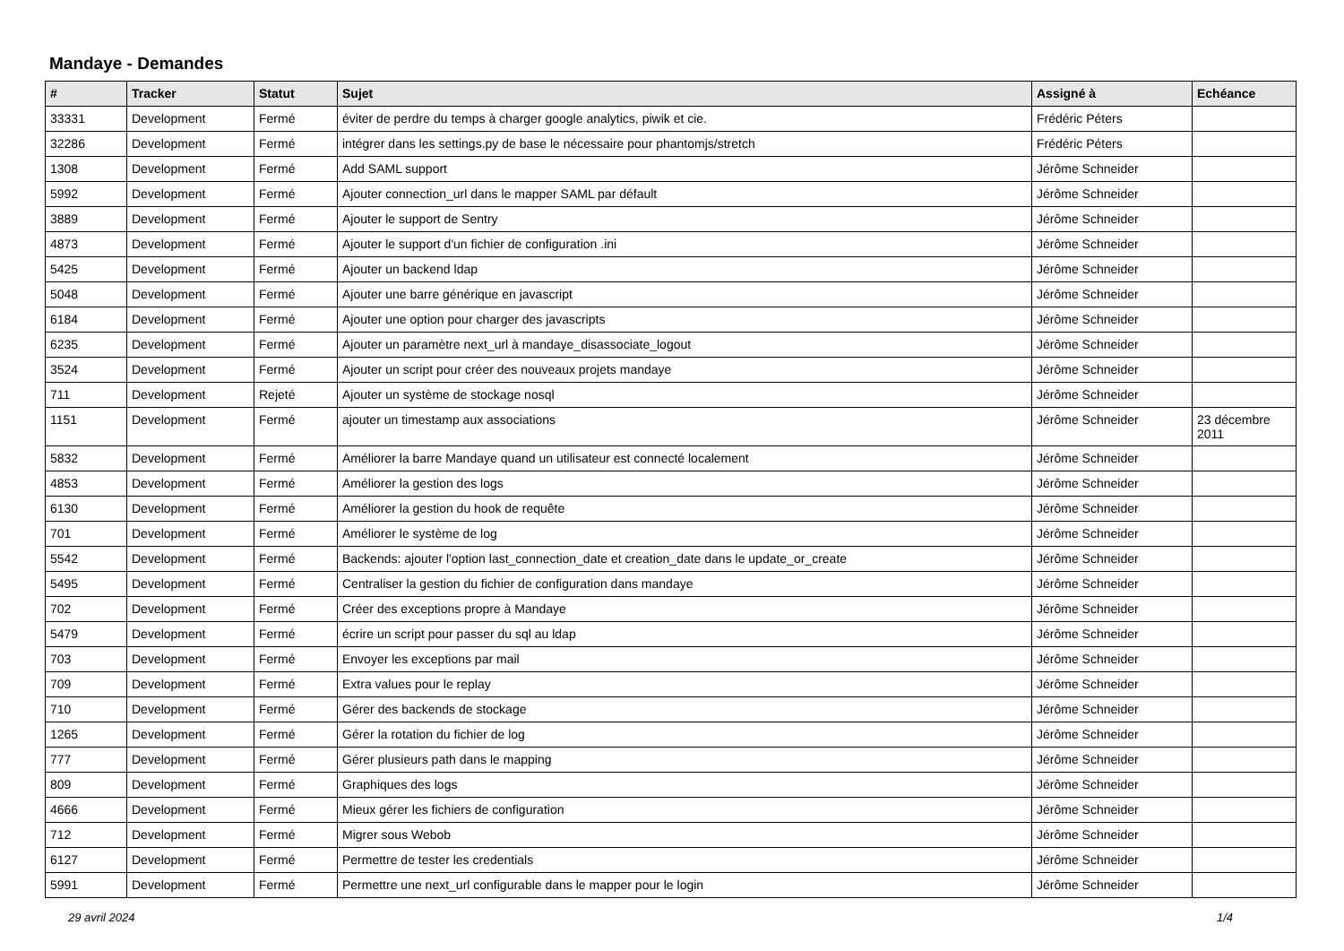Mandaye - Demandes
| # | Tracker | Statut | Sujet | Assigné à | Echéance |
| --- | --- | --- | --- | --- | --- |
| 33331 | Development | Fermé | éviter de perdre du temps à charger google analytics, piwik et cie. | Frédéric Péters | |
| 32286 | Development | Fermé | intégrer dans les settings.py de base le nécessaire pour phantomjs/stretch | Frédéric Péters | |
| 1308 | Development | Fermé | Add SAML support | Jérôme Schneider | |
| 5992 | Development | Fermé | Ajouter connection_url dans le mapper SAML par défault | Jérôme Schneider | |
| 3889 | Development | Fermé | Ajouter le support de Sentry | Jérôme Schneider | |
| 4873 | Development | Fermé | Ajouter le support d'un fichier de configuration .ini | Jérôme Schneider | |
| 5425 | Development | Fermé | Ajouter un backend ldap | Jérôme Schneider | |
| 5048 | Development | Fermé | Ajouter une barre générique en javascript | Jérôme Schneider | |
| 6184 | Development | Fermé | Ajouter une option pour charger des javascripts | Jérôme Schneider | |
| 6235 | Development | Fermé | Ajouter un paramètre next_url à mandaye_disassociate_logout | Jérôme Schneider | |
| 3524 | Development | Fermé | Ajouter un script pour créer des nouveaux projets mandaye | Jérôme Schneider | |
| 711 | Development | Rejeté | Ajouter un système de stockage nosql | Jérôme Schneider | |
| 1151 | Development | Fermé | ajouter un timestamp aux associations | Jérôme Schneider | 23 décembre 2011 |
| 5832 | Development | Fermé | Améliorer la barre Mandaye quand un utilisateur est connecté localement | Jérôme Schneider | |
| 4853 | Development | Fermé | Améliorer la gestion des logs | Jérôme Schneider | |
| 6130 | Development | Fermé | Améliorer la gestion du hook de requête | Jérôme Schneider | |
| 701 | Development | Fermé | Améliorer le système de log | Jérôme Schneider | |
| 5542 | Development | Fermé | Backends: ajouter l'option last_connection_date et creation_date dans le update_or_create | Jérôme Schneider | |
| 5495 | Development | Fermé | Centraliser la gestion du fichier de configuration dans mandaye | Jérôme Schneider | |
| 702 | Development | Fermé | Créer des exceptions propre à Mandaye | Jérôme Schneider | |
| 5479 | Development | Fermé | écrire un script pour passer du sql au ldap | Jérôme Schneider | |
| 703 | Development | Fermé | Envoyer les exceptions par mail | Jérôme Schneider | |
| 709 | Development | Fermé | Extra values pour le replay | Jérôme Schneider | |
| 710 | Development | Fermé | Gérer des backends de stockage | Jérôme Schneider | |
| 1265 | Development | Fermé | Gérer la rotation du fichier de log | Jérôme Schneider | |
| 777 | Development | Fermé | Gérer plusieurs path dans le mapping | Jérôme Schneider | |
| 809 | Development | Fermé | Graphiques des logs | Jérôme Schneider | |
| 4666 | Development | Fermé | Mieux gérer les fichiers de configuration | Jérôme Schneider | |
| 712 | Development | Fermé | Migrer sous Webob | Jérôme Schneider | |
| 6127 | Development | Fermé | Permettre de tester les credentials | Jérôme Schneider | |
| 5991 | Development | Fermé | Permettre une next_url configurable dans le mapper pour le login | Jérôme Schneider | |
29 avril 2024 1/4